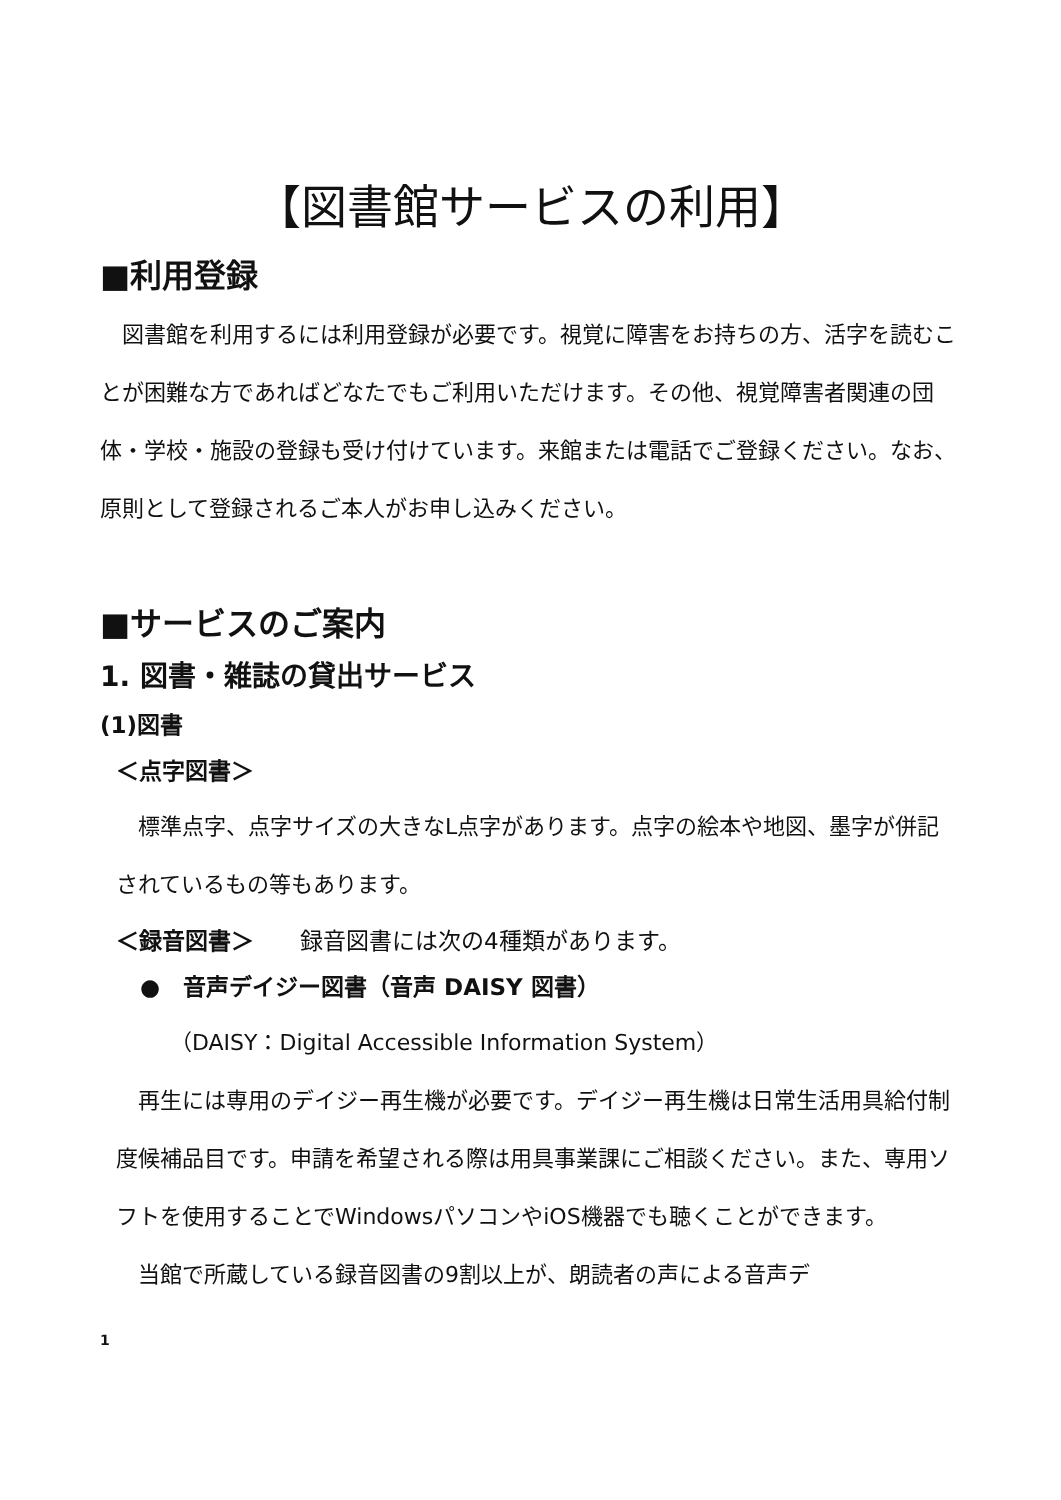【図書館サービスの利用】
■利用登録
　図書館を利用するには利用登録が必要です。視覚に障害をお持ちの方、活字を読むことが困難な方であればどなたでもご利用いただけます。その他、視覚障害者関連の団体・学校・施設の登録も受け付けています。来館または電話でご登録ください。なお、原則として登録されるご本人がお申し込みください。
■サービスのご案内
1. 図書・雑誌の貸出サービス
(1)図書
＜点字図書＞
　標準点字、点字サイズの大きなL点字があります。点字の絵本や地図、墨字が併記されているもの等もあります。
＜録音図書＞　　録音図書には次の4種類があります。
●　音声デイジー図書（音声 DAISY 図書）
（DAISY：Digital Accessible Information System）
　再生には専用のデイジー再生機が必要です。デイジー再生機は日常生活用具給付制度候補品目です。申請を希望される際は用具事業課にご相談ください。また、専用ソフトを使用することでWindowsパソコンやiOS機器でも聴くことができます。
　当館で所蔵している録音図書の9割以上が、朗読者の声による音声デ
1